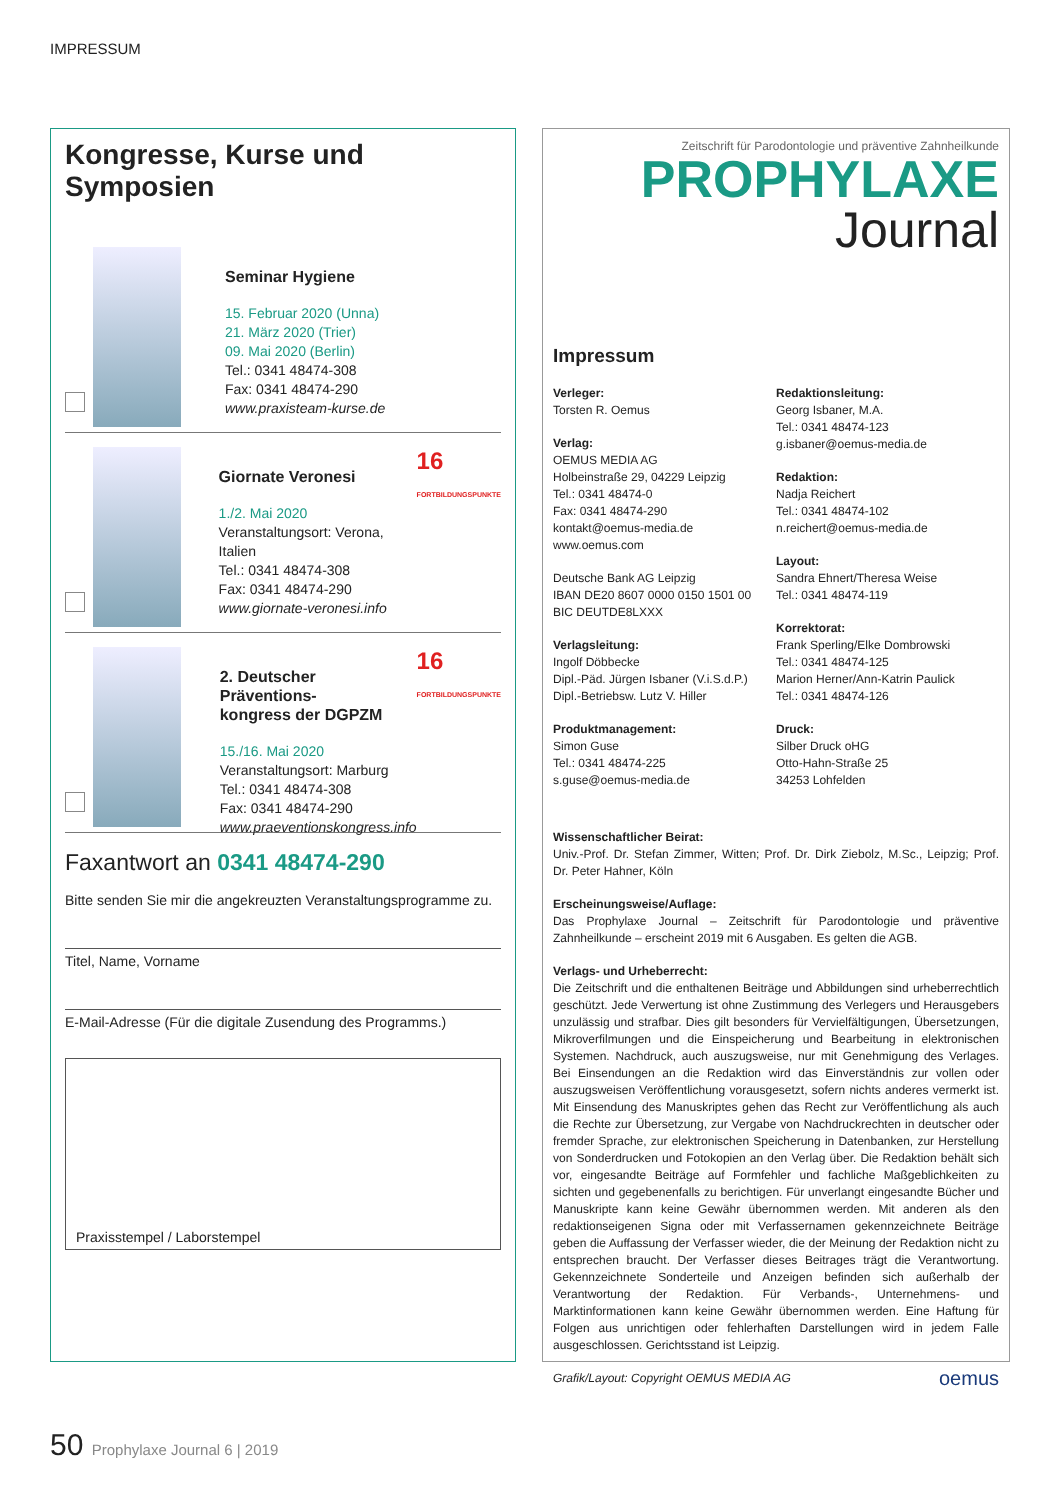IMPRESSUM
Kongresse, Kurse und Symposien
Seminar Hygiene
15. Februar 2020 (Unna)
21. März 2020 (Trier)
09. Mai 2020 (Berlin)
Tel.: 0341 48474-308
Fax: 0341 48474-290
www.praxisteam-kurse.de
Giornate Veronesi
1./2. Mai 2020
Veranstaltungsort: Verona, Italien
Tel.: 0341 48474-308
Fax: 0341 48474-290
www.giornate-veronesi.info
16
FORTBILDUNGSPUNKTE
2. Deutscher Präventions-
kongress der DGPZM
15./16. Mai 2020
Veranstaltungsort: Marburg
Tel.: 0341 48474-308
Fax: 0341 48474-290
www.praeventionskongress.info
16
FORTBILDUNGSPUNKTE
Faxantwort an 0341 48474-290
Bitte senden Sie mir die angekreuzten Veranstaltungsprogramme zu.
Titel, Name, Vorname
E-Mail-Adresse (Für die digitale Zusendung des Programms.)
Praxisstempel / Laborstempel
Zeitschrift für Parodontologie und präventive Zahnheilkunde
PROPHYLAXE
Journal
Impressum
Verleger:
Torsten R. Oemus
Verlag:
OEMUS MEDIA AG
Holbeinstraße 29, 04229 Leipzig
Tel.: 0341 48474-0
Fax: 0341 48474-290
kontakt@oemus-media.de
www.oemus.com
Deutsche Bank AG Leipzig
IBAN DE20 8607 0000 0150 1501 00
BIC DEUTDE8LXXX
Verlagsleitung:
Ingolf Döbbecke
Dipl.-Päd. Jürgen Isbaner (V.i.S.d.P.)
Dipl.-Betriebsw. Lutz V. Hiller
Produktmanagement:
Simon Guse
Tel.: 0341 48474-225
s.guse@oemus-media.de
Redaktionsleitung:
Georg Isbaner, M.A.
Tel.: 0341 48474-123
g.isbaner@oemus-media.de
Redaktion:
Nadja Reichert
Tel.: 0341 48474-102
n.reichert@oemus-media.de
Layout:
Sandra Ehnert/Theresa Weise
Tel.: 0341 48474-119
Korrektorat:
Frank Sperling/Elke Dombrowski
Tel.: 0341 48474-125
Marion Herner/Ann-Katrin Paulick
Tel.: 0341 48474-126
Druck:
Silber Druck oHG
Otto-Hahn-Straße 25
34253 Lohfelden
Wissenschaftlicher Beirat:
Univ.-Prof. Dr. Stefan Zimmer, Witten; Prof. Dr. Dirk Ziebolz, M.Sc., Leipzig; Prof. Dr. Peter Hahner, Köln
Erscheinungsweise/Auflage:
Das Prophylaxe Journal – Zeitschrift für Parodontologie und präventive Zahnheilkunde – erscheint 2019 mit 6 Ausgaben. Es gelten die AGB.
Verlags- und Urheberrecht:
Die Zeitschrift und die enthaltenen Beiträge und Abbildungen sind urheberrechtlich geschützt. Jede Verwertung ist ohne Zustimmung des Verlegers und Herausgebers unzulässig und strafbar. Dies gilt besonders für Vervielfältigungen, Übersetzungen, Mikroverfilmungen und die Einspeicherung und Bearbeitung in elektronischen Systemen. Nachdruck, auch auszugsweise, nur mit Genehmigung des Verlages. Bei Einsendungen an die Redaktion wird das Einverständnis zur vollen oder auszugsweisen Veröffentlichung vorausgesetzt, sofern nichts anderes vermerkt ist. Mit Einsendung des Manuskriptes gehen das Recht zur Veröffentlichung als auch die Rechte zur Übersetzung, zur Vergabe von Nachdruckrechten in deutscher oder fremder Sprache, zur elektronischen Speicherung in Datenbanken, zur Herstellung von Sonderdrucken und Fotokopien an den Verlag über. Die Redaktion behält sich vor, eingesandte Beiträge auf Formfehler und fachliche Maßgeblichkeiten zu sichten und gegebenenfalls zu berichtigen. Für unverlangt eingesandte Bücher und Manuskripte kann keine Gewähr übernommen werden. Mit anderen als den redaktionseigenen Signa oder mit Verfassernamen gekennzeichnete Beiträge geben die Auffassung der Verfasser wieder, die der Meinung der Redaktion nicht zu entsprechen braucht. Der Verfasser dieses Beitrages trägt die Verantwortung. Gekennzeichnete Sonderteile und Anzeigen befinden sich außerhalb der Verantwortung der Redaktion. Für Verbands-, Unternehmens- und Marktinformationen kann keine Gewähr übernommen werden. Eine Haftung für Folgen aus unrichtigen oder fehlerhaften Darstellungen wird in jedem Falle ausgeschlossen. Gerichtsstand ist Leipzig.
Grafik/Layout: Copyright OEMUS MEDIA AG oemus
50 Prophylaxe Journal 6 | 2019